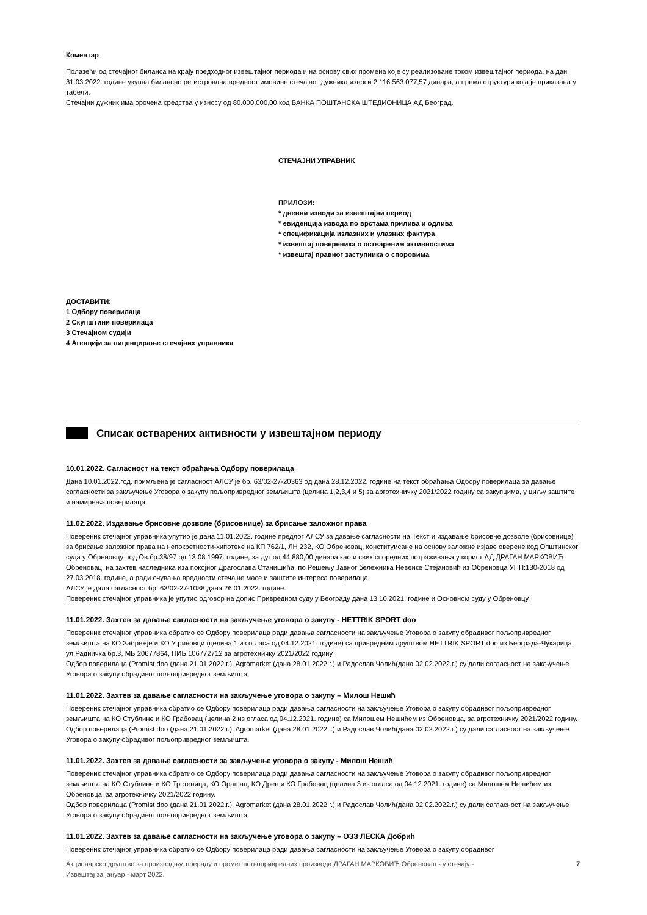Коментар
Полазећи од стечајног биланса на крају предходног извештајног периода и на основу свих промена које су реализоване током извештајног периода, на дан 31.03.2022. године укупна билансно регистрована вредност имовине стечајног дужника износи 2.116.563.077,57 динара, а према структури која је приказана у табели.
Стечајни дужник има орочена средства у износу од 80.000.000,00 код БАНКА ПОШТАНСКА ШТЕДИОНИЦА АД Београд.
СТЕЧАЈНИ УПРАВНИК
ПРИЛОЗИ:
* дневни изводи за извештајни период
* евиденција извода по врстама прилива и одлива
* спецификација излазних и улазних фактура
* извештај повереника о оствареним активностима
* извештај правног заступника о споровима
ДОСТАВИТИ:
1 Одбору поверилаца
2 Скупштини поверилаца
3 Стечајном судији
4 Агенцији за лиценцирање стечајних управника
Списак остварених активности у извештајном периоду
10.01.2022. Сагласност на текст обраћања Одбору поверилаца
Дана 10.01.2022.год. примљена је сагласност АЛСУ је бр. 63/02-27-20363 од дана 28.12.2022. године на текст обраћања Одбору поверилаца за давање сагласности за закључење Уговора о закупу пољопривредног земљишта (целина 1,2,3,4 и 5) за арготехничку 2021/2022 годину са закупцима, у циљу заштите и намирења поверилаца.
11.02.2022. Издавање брисовне дозволе (брисовнице) за брисање заложног права
Повереник стечајног управника упутио је дана 11.01.2022. године предлог АЛСУ за давање сагласности на Текст и издавање брисовне дозволе (брисовнице) за брисање заложног права на непокретности-хипотеке на КП 762/1, ЛН 232, КО Обреновац, конституисане на основу заложне изјаве оверене код Општинског суда у Обреновцу под Ов.бр.38/97 од 13.08.1997. године, за дуг од 44.880,00 динара као и свих споредних потраживања у корист АД ДРАГАН МАРКОВИЋ Обреновац, на захтев наследника иза покојног Драгослава Станишића, по Решењу Јавног бележника Невенке Стејановић из Обреновца УПП:130-2018 од 27.03.2018. године, а ради очувања вредности стечајне масе и заштите интереса поверилаца.
АЛСУ је дала сагласност бр. 63/02-27-1038 дана 26.01.2022. године.
Повереник стечајног управника је упутио одговор на допис Привредном суду у Београду дана 13.10.2021. године и Основном суду у Обреновцу.
11.01.2022. Захтев за давање сагласности на закључење уговора о закупу - HETTRIK SPORT doo
Повереник стечајног управника обратио се Одбору поверилаца ради давања сагласности на закључење Уговора о закупу обрадивог пољопривредног земљишта на КО Забрежје и КО Угриновци (целина 1 из огласа од 04.12.2021. године) са привредним друштвом HETTRIK SPORT doo из Београда-Чукарица, ул.Радничка бр.3, МБ 20677864, ПИБ 106772712 за агротехничку 2021/2022 годину.
Одбор поверилаца (Promist doo (дана 21.01.2022.г.), Agromarket (дана 28.01.2022.г.) и Радослав Чолић(дана 02.02.2022.г.) су дали сагласност на закључење Уговора о закупу обрадивог пољопривредног земљишта.
11.01.2022. Захтев за давање сагласности на закључење уговора о закупу – Милош Нешић
Повереник стечајног управника обратио се Одбору поверилаца ради давања сагласности на закључење Уговора о закупу обрадивог пољопривредног земљишта на КО Стублине и КО Грабовац (целина 2 из огласа од 04.12.2021. године) са Милошем Нешићем из Обреновца, за агротехничку 2021/2022 годину.
Одбор поверилаца (Promist doo (дана 21.01.2022.г.), Agromarket (дана 28.01.2022.г.) и Радослав Чолић(дана 02.02.2022.г.) су дали сагласност на закључење Уговора о закупу обрадивог пољопривредног земљишта.
11.01.2022. Захтев за давање сагласности за закључење уговора о закупу - Милош Нешић
Повереник стечајног управника обратио се Одбору поверилаца ради давања сагласности на закључење Уговора о закупу обрадивог пољопривредног земљишта на КО Стублине и КО Трстеница, КО Орашац, КО Дрен и КО Грабовац (целина 3 из огласа од 04.12.2021. године) са Милошем Нешићем из Обреновца, за агротехничку 2021/2022 годину.
Одбор поверилаца (Promist doo (дана 21.01.2022.г.), Agromarket (дана 28.01.2022.г.) и Радослав Чолић(дана 02.02.2022.г.) су дали сагласност на закључење Уговора о закупу обрадивог пољопривредног земљишта.
11.01.2022. Захтев за давање сагласности на закључење уговора о закупу – ОЗЗ ЛЕСКА Добрић
Повереник стечајног управника обратио се Одбору поверилаца ради давања сагласности на закључење Уговора о закупу обрадивог
Акционарско друштво за производњу, прераду и промет пољопривредних производа ДРАГАН МАРКОВИЋ Обреновац - у стечају -
Извештај за јануар - март 2022. 7